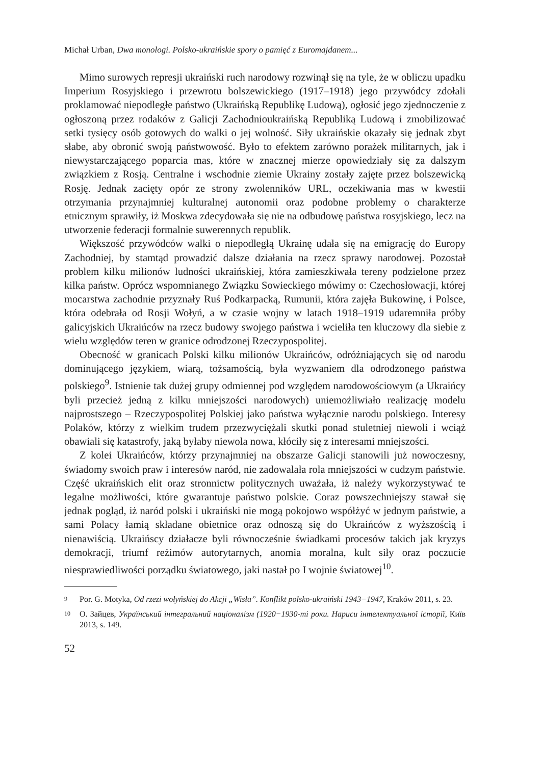Michał Urban, Dwa monologi. Polsko-ukraińskie spory o pamięć z Euromajdanem...
Mimo surowych represji ukraiński ruch narodowy rozwinął się na tyle, że w obliczu upadku Imperium Rosyjskiego i przewrotu bolszewickiego (1917–1918) jego przywódcy zdołali proklamować niepodległe państwo (Ukraińską Republikę Ludową), ogłosić jego zjednoczenie z ogłoszoną przez rodaków z Galicji Zachodnioukraińską Republiką Ludową i zmobilizować setki tysięcy osób gotowych do walki o jej wolność. Siły ukraińskie okazały się jednak zbyt słabe, aby obronić swoją państwowość. Było to efektem zarówno porażek militarnych, jak i niewystarczającego poparcia mas, które w znacznej mierze opowiedziały się za dalszym związkiem z Rosją. Centralne i wschodnie ziemie Ukrainy zostały zajęte przez bolszewicką Rosję. Jednak zacięty opór ze strony zwolenników URL, oczekiwania mas w kwestii otrzymania przynajmniej kulturalnej autonomii oraz podobne problemy o charakterze etnicznym sprawiły, iż Moskwa zdecydowała się nie na odbudowę państwa rosyjskiego, lecz na utworzenie federacji formalnie suwerennych republik.
Większość przywódców walki o niepodległą Ukrainę udała się na emigrację do Europy Zachodniej, by stamtąd prowadzić dalsze działania na rzecz sprawy narodowej. Pozostał problem kilku milionów ludności ukraińskiej, która zamieszkiwała tereny podzielone przez kilka państw. Oprócz wspomnianego Związku Sowieckiego mówimy o: Czechosłowacji, której mocarstwa zachodnie przyznały Ruś Podkarpacką, Rumunii, która zajęła Bukowinę, i Polsce, która odebrała od Rosji Wołyń, a w czasie wojny w latach 1918–1919 udaremniła próby galicyjskich Ukraińców na rzecz budowy swojego państwa i wcieliła ten kluczowy dla siebie z wielu względów teren w granice odrodzonej Rzeczypospolitej.
Obecność w granicach Polski kilku milionów Ukraińców, odróżniających się od narodu dominującego językiem, wiarą, tożsamością, była wyzwaniem dla odrodzonego państwa polskiego<sup>9</sup>. Istnienie tak dużej grupy odmiennej pod względem narodowościowym (a Ukraińcy byli przecież jedną z kilku mniejszości narodowych) uniemożliwiało realizację modelu najprostszego – Rzeczypospolitej Polskiej jako państwa wyłącznie narodu polskiego. Interesy Polaków, którzy z wielkim trudem przezwyciężali skutki ponad stuletniej niewoli i wciąż obawiali się katastrofy, jaką byłaby niewola nowa, kłóciły się z interesami mniejszości.
Z kolei Ukraińców, którzy przynajmniej na obszarze Galicji stanowili już nowoczesny, świadomy swoich praw i interesów naród, nie zadowalała rola mniejszości w cudzym państwie. Część ukraińskich elit oraz stronnictw politycznych uważała, iż należy wykorzystywać te legalne możliwości, które gwarantuje państwo polskie. Coraz powszechniejszy stawał się jednak pogląd, iż naród polski i ukraiński nie mogą pokojowo współżyć w jednym państwie, a sami Polacy łamią składane obietnice oraz odnoszą się do Ukraińców z wyższością i nienawiścią. Ukraińscy działacze byli równocześnie świadkami procesów takich jak kryzys demokracji, triumf reżimów autorytarnych, anomia moralna, kult siły oraz poczucie niesprawiedliwości porządku światowego, jaki nastał po I wojnie światowej<sup>10</sup>.
9 Por. G. Motyka, Od rzezi wołyńskiej do Akcji „Wisła”. Konflikt polsko-ukraiński 1943−1947, Kraków 2011, s. 23.
10 О. Зайцев, Український інтегральний націоналізм (1920−1930-ті роки. Нариси інтелектуальної історії, Київ 2013, s. 149.
52